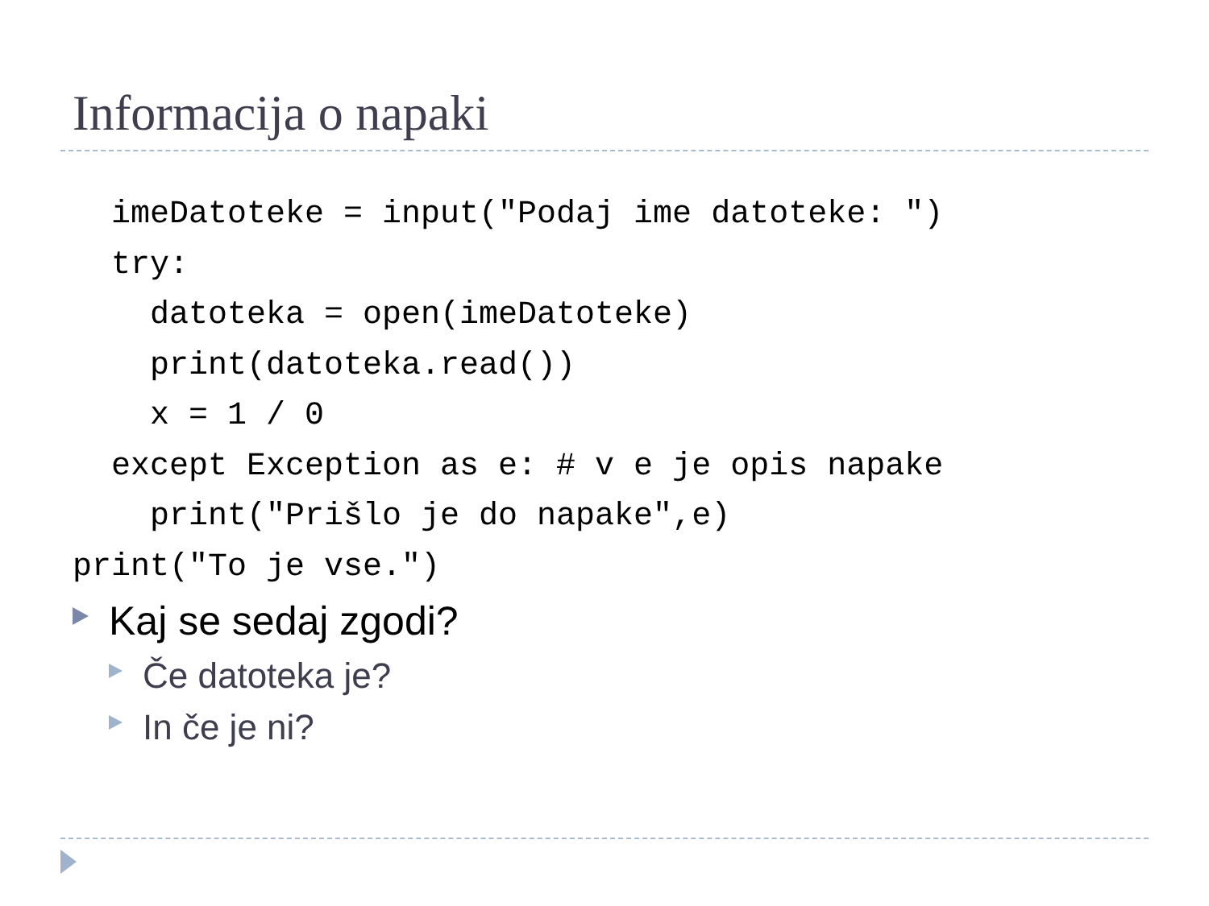Informacija o napaki
  imeDatoteke = input("Podaj ime datoteke: ")
  try:
    datoteka = open(imeDatoteke)
    print(datoteka.read())
    x = 1 / 0
  except Exception as e: # v e je opis napake
    print("Prišlo je do napake",e)
print("To je vse.")
Kaj se sedaj zgodi?
Če datoteka je?
In če je ni?